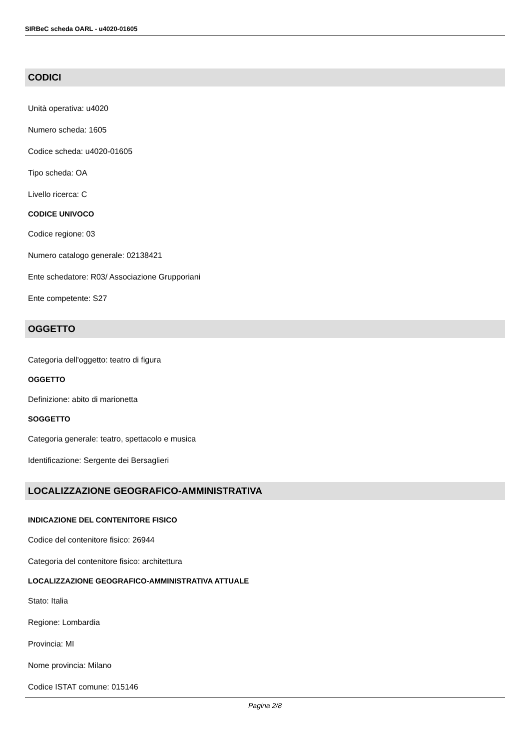SIRBeC scheda OARL - u4020-01605
CODICI
Unità operativa: u4020
Numero scheda: 1605
Codice scheda: u4020-01605
Tipo scheda: OA
Livello ricerca: C
CODICE UNIVOCO
Codice regione: 03
Numero catalogo generale: 02138421
Ente schedatore: R03/ Associazione Grupporiani
Ente competente: S27
OGGETTO
Categoria dell'oggetto: teatro di figura
OGGETTO
Definizione: abito di marionetta
SOGGETTO
Categoria generale: teatro, spettacolo e musica
Identificazione: Sergente dei Bersaglieri
LOCALIZZAZIONE GEOGRAFICO-AMMINISTRATIVA
INDICAZIONE DEL CONTENITORE FISICO
Codice del contenitore fisico: 26944
Categoria del contenitore fisico: architettura
LOCALIZZAZIONE GEOGRAFICO-AMMINISTRATIVA ATTUALE
Stato: Italia
Regione: Lombardia
Provincia: MI
Nome provincia: Milano
Codice ISTAT comune: 015146
Pagina 2/8